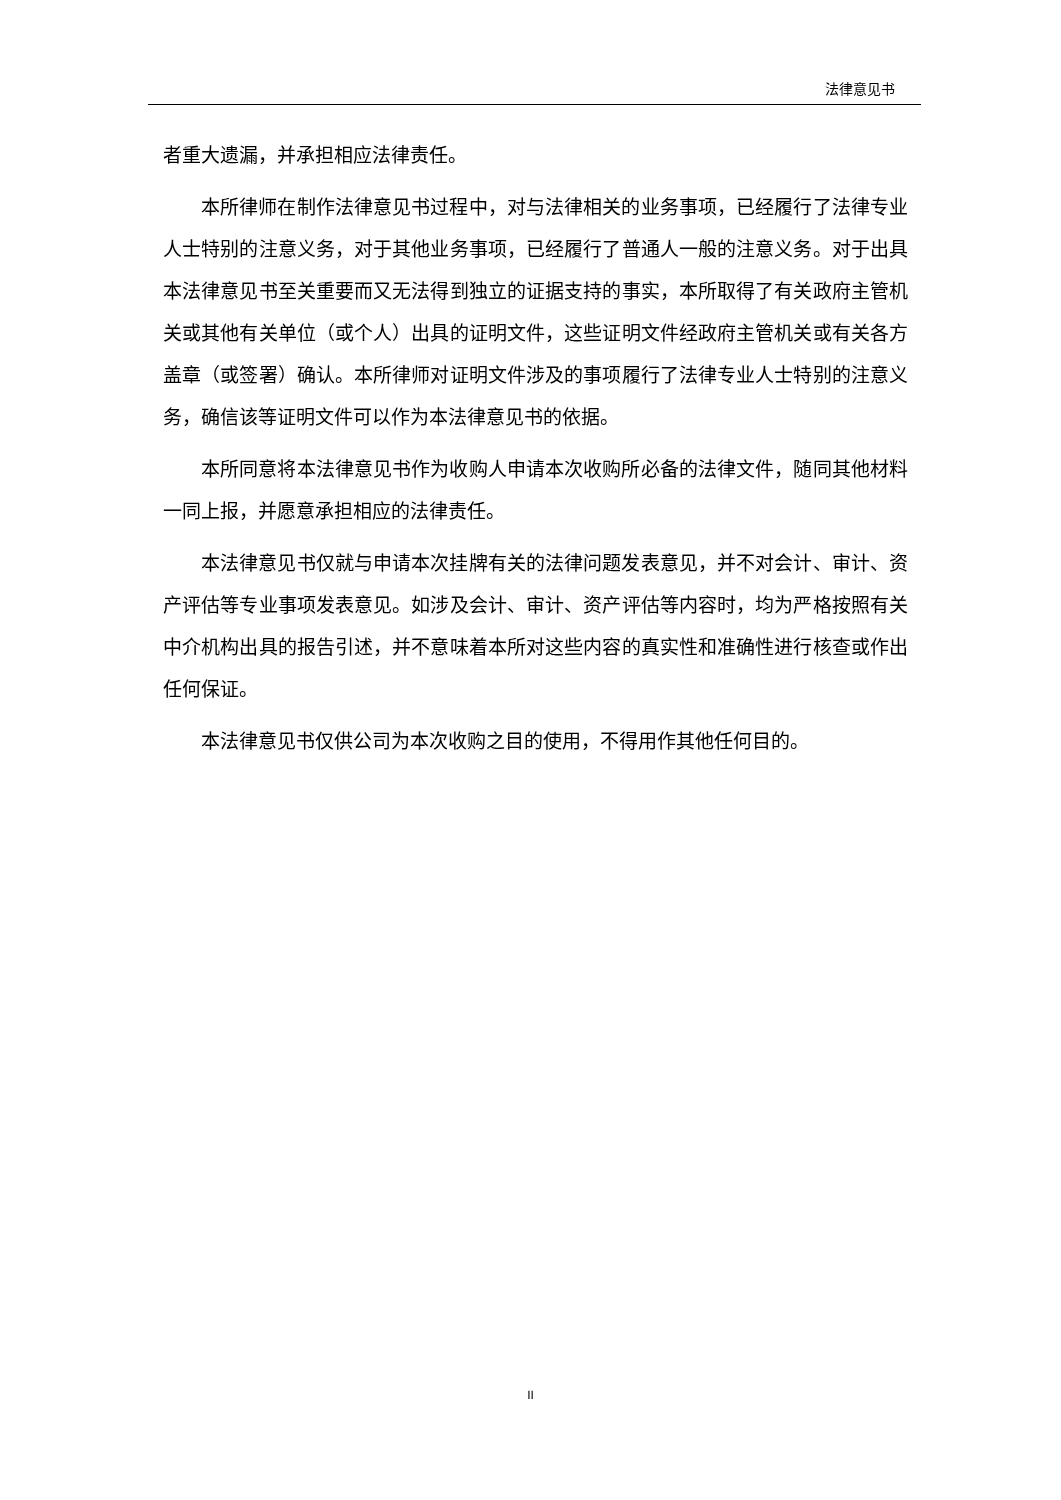法律意见书
者重大遗漏，并承担相应法律责任。
本所律师在制作法律意见书过程中，对与法律相关的业务事项，已经履行了法律专业人士特别的注意义务，对于其他业务事项，已经履行了普通人一般的注意义务。对于出具本法律意见书至关重要而又无法得到独立的证据支持的事实，本所取得了有关政府主管机关或其他有关单位（或个人）出具的证明文件，这些证明文件经政府主管机关或有关各方盖章（或签署）确认。本所律师对证明文件涉及的事项履行了法律专业人士特别的注意义务，确信该等证明文件可以作为本法律意见书的依据。
本所同意将本法律意见书作为收购人申请本次收购所必备的法律文件，随同其他材料一同上报，并愿意承担相应的法律责任。
本法律意见书仅就与申请本次挂牌有关的法律问题发表意见，并不对会计、审计、资产评估等专业事项发表意见。如涉及会计、审计、资产评估等内容时，均为严格按照有关中介机构出具的报告引述，并不意味着本所对这些内容的真实性和准确性进行核查或作出任何保证。
本法律意见书仅供公司为本次收购之目的使用，不得用作其他任何目的。
II